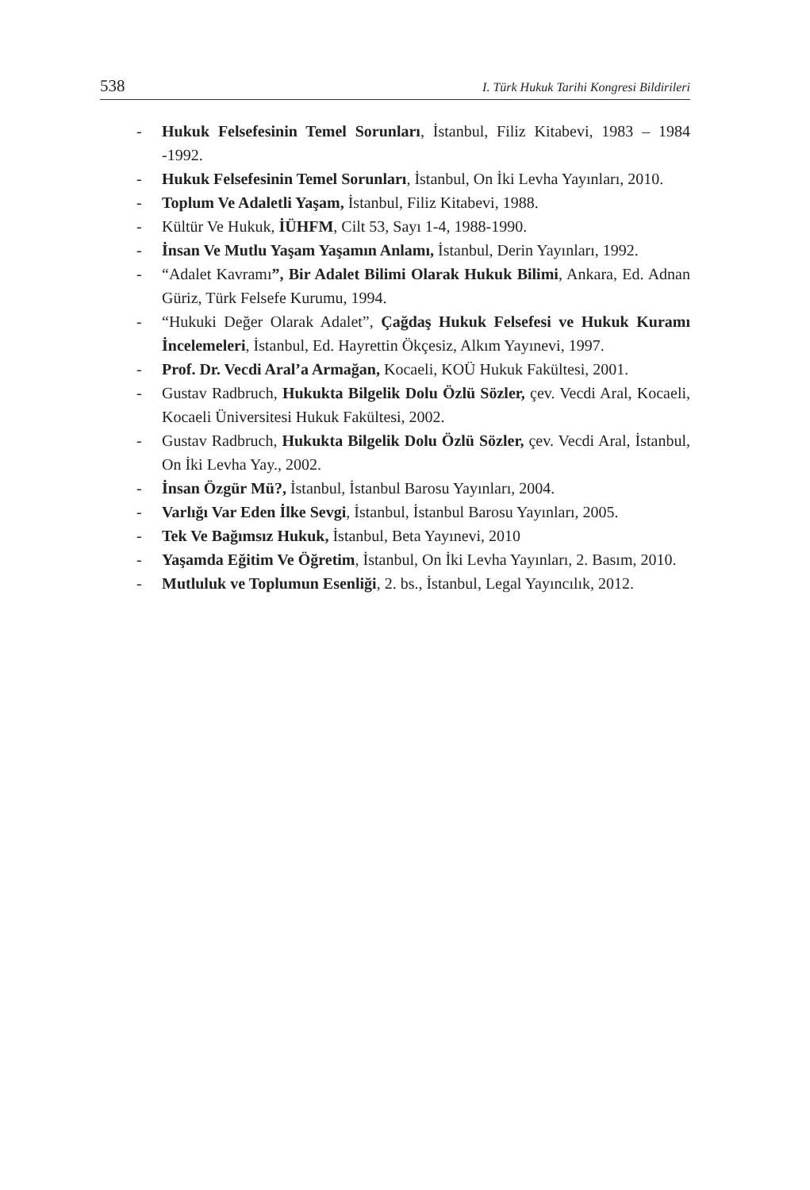538 I. Türk Hukuk Tarihi Kongresi Bildirileri
- Hukuk Felsefesinin Temel Sorunları, İstanbul, Filiz Kitabevi, 1983 – 1984 -1992.
- Hukuk Felsefesinin Temel Sorunları, İstanbul, On İki Levha Yayınları, 2010.
- Toplum Ve Adaletli Yaşam, İstanbul, Filiz Kitabevi, 1988.
- Kültür Ve Hukuk, İÜHFM, Cilt 53, Sayı 1-4, 1988-1990.
- İnsan Ve Mutlu Yaşam Yaşamın Anlamı, İstanbul, Derin Yayınları, 1992.
- “Adalet Kavramı”, Bir Adalet Bilimi Olarak Hukuk Bilimi, Ankara, Ed. Adnan Güriz, Türk Felsefe Kurumu, 1994.
- “Hukuki Değer Olarak Adalet”, Çağdaş Hukuk Felsefesi ve Hukuk Kuramı İncelemeleri, İstanbul, Ed. Hayrettin Ökçesiz, Alkım Yayınevi, 1997.
- Prof. Dr. Vecdi Aral’a Armağan, Kocaeli, KOÜ Hukuk Fakültesi, 2001.
- Gustav Radbruch, Hukukta Bilgelik Dolu Özlü Sözler, çev. Vecdi Aral, Kocaeli, Kocaeli Üniversitesi Hukuk Fakültesi, 2002.
- Gustav Radbruch, Hukukta Bilgelik Dolu Özlü Sözler, çev. Vecdi Aral, İstanbul, On İki Levha Yay., 2002.
- İnsan Özgür Mü?, İstanbul, İstanbul Barosu Yayınları, 2004.
- Varlığı Var Eden İlke Sevgi, İstanbul, İstanbul Barosu Yayınları, 2005.
- Tek Ve Bağımsız Hukuk, İstanbul, Beta Yayınevi, 2010
- Yaşamda Eğitim Ve Öğretim, İstanbul, On İki Levha Yayınları, 2. Basım, 2010.
- Mutluluk ve Toplumun Esenliği, 2. bs., İstanbul, Legal Yayıncılık, 2012.